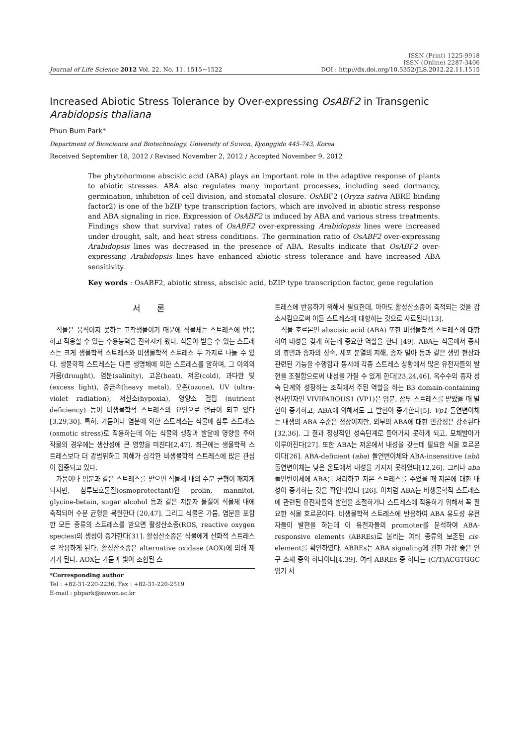Journal of Life Science 2012 Vol. 22. No. 11. 1515~1522
ISSN (Print) 1225-9918
ISSN (Online) 2287-3406
DOI : http://dx.doi.org/10.5352/JLS.2012.22.11.1515
Increased Abiotic Stress Tolerance by Over-expressing OsABF2 in Transgenic Arabidopsis thaliana
Phun Bum Park*
Department of Bioscience and Biotechnology, University of Suwon, Kyonggido 445-743, Korea
Received September 18, 2012 / Revised November 2, 2012 / Accepted November 9, 2012
The phytohormone abscisic acid (ABA) plays an important role in the adaptive response of plants to abiotic stresses. ABA also regulates many important processes, including seed dormancy, germination, inhibition of cell division, and stomatal closure. Os ABF2 (Oryza sativa ABRE binding factor2) is one of the bZIP type transcription factors, which are involved in abiotic stress response and ABA signaling in rice. Expression of OsABF2 is induced by ABA and various stress treatments. Findings show that survival rates of OsABF2 over-expressing Arabidopsis lines were increased under drought, salt, and heat stress conditions. The germination ratio of OsABF2 over-expressing Arabidopsis lines was decreased in the presence of ABA. Results indicate that OsABF2 over-expressing Arabidopsis lines have enhanced abiotic stress tolerance and have increased ABA sensitivity.
Key words : OsABF2, abiotic stress, abscisic acid, bZIP type transcription factor, gene regulation
서 론
식물은 움직이지 못하는 고착생물이기 때문에 식물체는 스트레스에 반응하고 적응할 수 있는 수용능력을 진화시켜 왔다. 식물이 받을 수 있는 스트레스는 크게 생물학적 스트레스와 비생물학적 스트레스 두 가지로 나눌 수 있다. 생물학적 스트레스는 다른 생명체에 의한 스트레스를 말하며, 그 이외의 가뭄(drought), 염분(salinity), 고온(heat), 저온(cold), 과다한 빛(excess light), 중금속(heavy metal), 오존(ozone), UV (ultra-violet radiation), 저산소(hypoxia), 영양소 결핍 (nutrient deficiency) 등이 비생물학적 스트레스의 요인으로 언급이 되고 있다[3,29,30]. 특히, 가뭄이나 염분에 의한 스트레스는 식물에 삼투 스트레스(osmotic stress)로 작용하는데 이는 식물의 생장과 발달에 영향을 주어 작물의 경우에는 생산성에 큰 영향을 미친다[2,47]. 최근에는 생물학적 스트레스보다 더 광범위하고 피해가 심각한 비생물학적 스트레스에 많은 관심이 집중되고 있다.
가뭄이나 염분과 같은 스트레스를 받으면 식물체 내의 수분 균형이 깨지게 되지만, 삼투보호물질(osmoprotectant)인 prolin, mannitol, glycine-betain, sugar alcohol 등과 같은 저분자 물질이 식물체 내에 축적되어 수분 균형을 복원한다 [20,47]. 그리고 식물은 가뭄, 염분을 포함한 모든 종류의 스트레스를 받으면 활성산소종(ROS, reactive oxygen species)의 생성이 증가한다[31]. 활성산소종은 식물에게 산화적 스트레스로 작용하게 된다. 활성산소종은 alternative oxidase (AOX)에 의해 제거가 된다. AOX는 가뭄과 빛이 조합된 스
*Corresponding author
Tel : +82-31-220-2236, Fax : +82-31-220-2519
E-mail : pbpark@suwon.ac.kr
트레스에 반응하기 위해서 필요한데, 아마도 활성산소종이 축적되는 것을 감소시킴으로써 이들 스트레스에 대항하는 것으로 사료된다[13].
식물 호르몬인 abscisic acid (ABA) 또한 비생물학적 스트레스에 대항하여 내성을 갖게 하는데 중요한 역할을 한다 [49]. ABA는 식물에서 종자의 휴면과 종자의 성숙, 세포 분열의 저해, 종자 발아 등과 같은 생명 현상과 관련된 기능을 수행함과 동시에 각종 스트레스 상황에서 많은 유전자들의 발현을 조절함으로써 내성을 가질 수 있게 한다[23,24,46]. 옥수수의 종자 성숙 단계와 성장하는 조직에서 주된 역할을 하는 B3 domain-containing 전사인자인 VIVIPAROUS1 (VP1)은 염분, 삼투 스트레스를 받았을 때 발현이 증가하고, ABA에 의해서도 그 발현이 증가한다[5]. Vp1 돌연변이체는 내생의 ABA 수준은 정상이지만, 외부의 ABA에 대한 민감성은 감소된다[32,36]. 그 결과 정상적인 성숙단계로 들어가지 못하게 되고, 모체발아가 이루어진다[27]. 또한 ABA는 저온에서 내성을 갖는데 필요한 식물 호르몬이다[26]. ABA-deficient (aba) 돌연변이체와 ABA-insensitive (abi) 돌연변이체는 낮은 온도에서 내성을 가지지 못하였다[12,26]. 그러나 aba 돌연변이체에 ABA를 처리하고 저온 스트레스를 주었을 때 저온에 대한 내성이 증가하는 것을 확인되었다 [26]. 이처럼 ABA는 비생물학적 스트레스에 관련된 유전자들의 발현을 조절하거나 스트레스에 적응하기 위해서 꼭 필요한 식물 호르몬이다. 비생물학적 스트레스에 반응하여 ABA 유도성 유전자들이 발현을 하는데 이 유전자들의 promoter를 분석하여 ABA-responsive elements (ABREs)로 불리는 여러 종류의 보존된 cis-element를 확인하였다. ABREs는 ABA signaling에 관한 가장 좋은 연구 소재 중의 하나이다[4,39]. 여러 ABREs 중 하나는 (C/T)ACGTGGC 염기 서